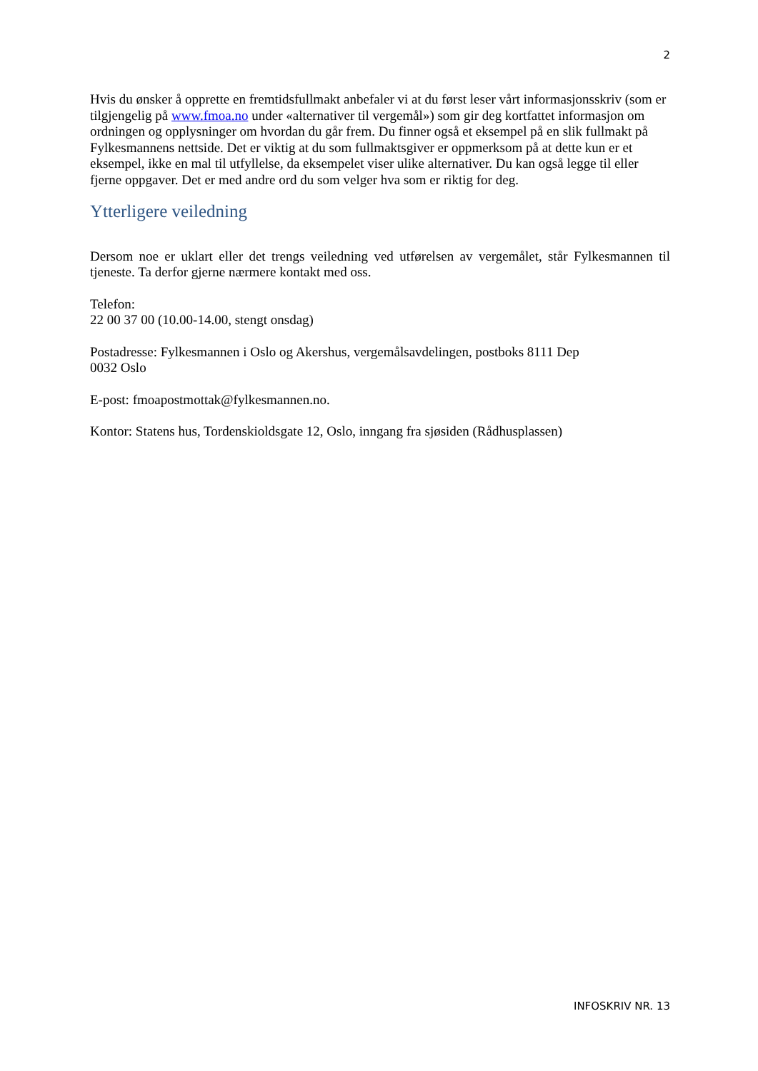2
Hvis du ønsker å opprette en fremtidsfullmakt anbefaler vi at du først leser vårt informasjonsskriv (som er tilgjengelig på www.fmoa.no under «alternativer til vergemål») som gir deg kortfattet informasjon om ordningen og opplysninger om hvordan du går frem. Du finner også et eksempel på en slik fullmakt på Fylkesmannens nettside. Det er viktig at du som fullmaktsgiver er oppmerksom på at dette kun er et eksempel, ikke en mal til utfyllelse, da eksempelet viser ulike alternativer. Du kan også legge til eller fjerne oppgaver. Det er med andre ord du som velger hva som er riktig for deg.
Ytterligere veiledning
Dersom noe er uklart eller det trengs veiledning ved utførelsen av vergemålet, står Fylkesmannen til tjeneste. Ta derfor gjerne nærmere kontakt med oss.
Telefon:
22 00 37 00 (10.00-14.00, stengt onsdag)
Postadresse: Fylkesmannen i Oslo og Akershus, vergemålsavdelingen, postboks 8111 Dep
0032 Oslo
E-post: fmoapostmottak@fylkesmannen.no.
Kontor: Statens hus, Tordenskioldsgate 12, Oslo, inngang fra sjøsiden (Rådhusplassen)
INFOSKRIV NR. 13